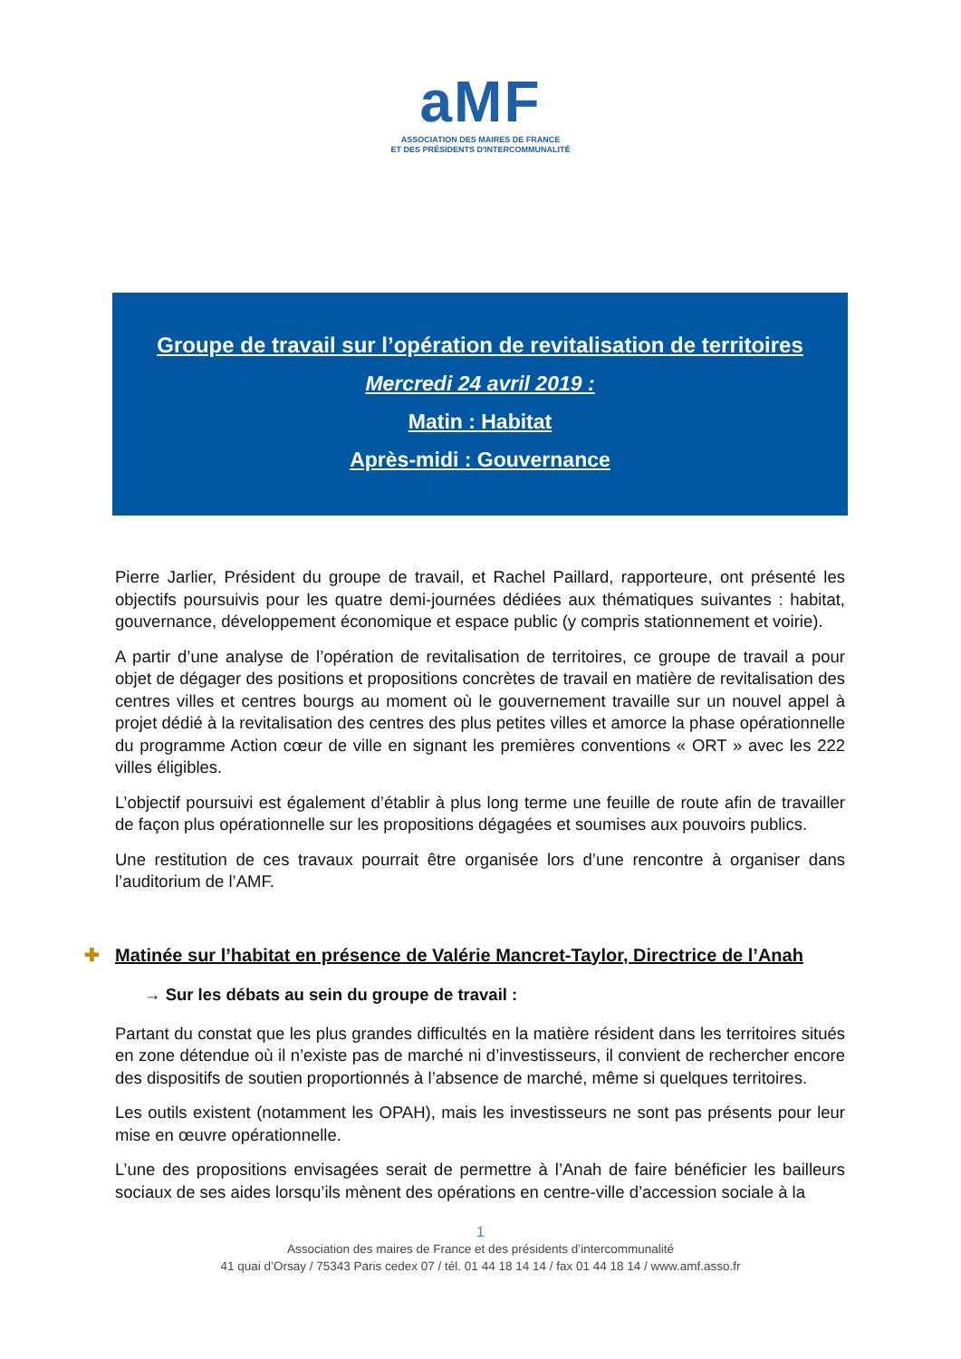aMF
ASSOCIATION DES MAIRES DE FRANCE
ET DES PRÉSIDENTS D'INTERCOMMUNALITÉ
Groupe de travail sur l’opération de revitalisation de territoires
Mercredi 24 avril 2019 :
Matin : Habitat
Après-midi : Gouvernance
Pierre Jarlier, Président du groupe de travail, et Rachel Paillard, rapporteure, ont présenté les objectifs poursuivis pour les quatre demi-journées dédiées aux thématiques suivantes : habitat, gouvernance, développement économique et espace public (y compris stationnement et voirie).
A partir d’une analyse de l’opération de revitalisation de territoires, ce groupe de travail a pour objet de dégager des positions et propositions concrètes de travail en matière de revitalisation des centres villes et centres bourgs au moment où le gouvernement travaille sur un nouvel appel à projet dédié à la revitalisation des centres des plus petites villes et amorce la phase opérationnelle du programme Action cœur de ville en signant les premières conventions « ORT » avec les 222 villes éligibles.
L’objectif poursuivi est également d’établir à plus long terme une feuille de route afin de travailler de façon plus opérationnelle sur les propositions dégagées et soumises aux pouvoirs publics.
Une restitution de ces travaux pourrait être organisée lors d’une rencontre à organiser dans l’auditorium de l’AMF.
✚ Matinée sur l’habitat en présence de Valérie Mancret-Taylor, Directrice de l’Anah
→ Sur les débats au sein du groupe de travail :
Partant du constat que les plus grandes difficultés en la matière résident dans les territoires situés en zone détendue où il n’existe pas de marché ni d’investisseurs, il convient de rechercher encore des dispositifs de soutien proportionnés à l’absence de marché, même si quelques territoires.
Les outils existent (notamment les OPAH), mais les investisseurs ne sont pas présents pour leur mise en œuvre opérationnelle.
L’une des propositions envisagées serait de permettre à l’Anah de faire bénéficier les bailleurs sociaux de ses aides lorsqu’ils mènent des opérations en centre-ville d’accession sociale à la
1
Association des maires de France et des présidents d’intercommunalité
41 quai d’Orsay / 75343 Paris cedex 07 / tél. 01 44 18 14 14 / fax 01 44 18 14 / www.amf.asso.fr